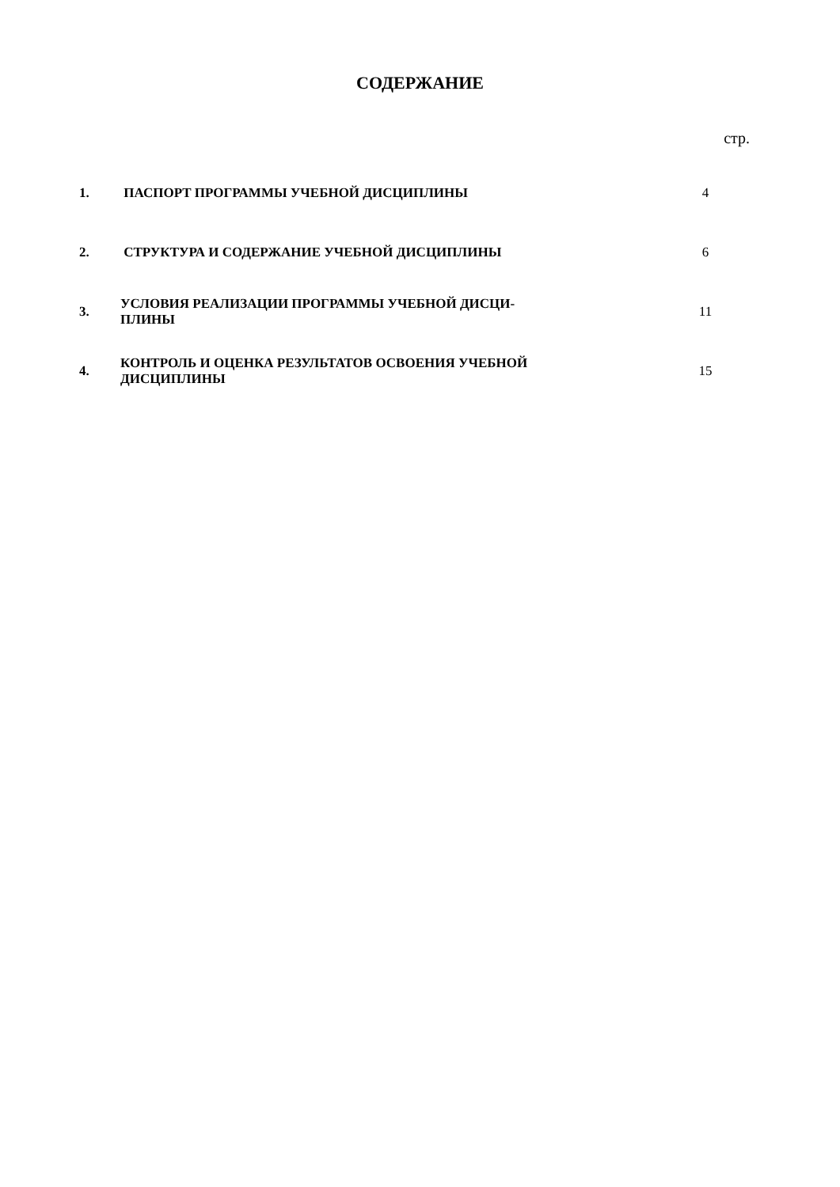СОДЕРЖАНИЕ
стр.
| 1. | ПАСПОРТ ПРОГРАММЫ УЧЕБНОЙ ДИСЦИПЛИНЫ | 4 |
| 2. | СТРУКТУРА И СОДЕРЖАНИЕ УЧЕБНОЙ ДИСЦИПЛИНЫ | 6 |
| 3. | УСЛОВИЯ РЕАЛИЗАЦИИ ПРОГРАММЫ УЧЕБНОЙ ДИСЦИ- ПЛИНЫ | 11 |
| 4. | КОНТРОЛЬ И ОЦЕНКА РЕЗУЛЬТАТОВ ОСВОЕНИЯ УЧЕБНОЙ ДИСЦИПЛИНЫ | 15 |